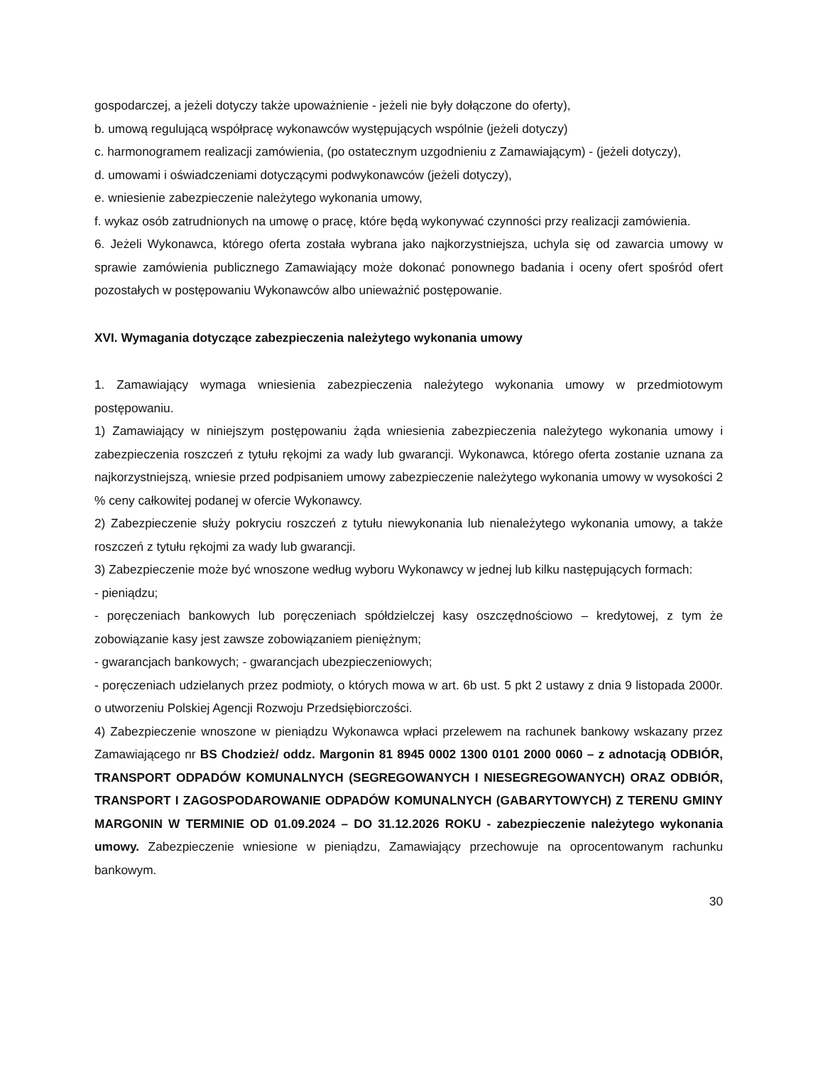gospodarczej, a jeżeli dotyczy także upoważnienie - jeżeli nie były dołączone do oferty),
b. umową regulującą współpracę wykonawców występujących wspólnie (jeżeli dotyczy)
c. harmonogramem realizacji zamówienia, (po ostatecznym uzgodnieniu z Zamawiającym) - (jeżeli dotyczy),
d. umowami i oświadczeniami dotyczącymi podwykonawców (jeżeli dotyczy),
e. wniesienie zabezpieczenie należytego wykonania umowy,
f. wykaz osób zatrudnionych na umowę o pracę, które będą wykonywać czynności przy realizacji zamówienia.
6. Jeżeli Wykonawca, którego oferta została wybrana jako najkorzystniejsza, uchyla się od zawarcia umowy w sprawie zamówienia publicznego Zamawiający może dokonać ponownego badania i oceny ofert spośród ofert pozostałych w postępowaniu Wykonawców albo unieważnić postępowanie.
XVI. Wymagania dotyczące zabezpieczenia należytego wykonania umowy
1. Zamawiający wymaga wniesienia zabezpieczenia należytego wykonania umowy w przedmiotowym postępowaniu.
1) Zamawiający w niniejszym postępowaniu żąda wniesienia zabezpieczenia należytego wykonania umowy i zabezpieczenia roszczeń z tytułu rękojmi za wady lub gwarancji. Wykonawca, którego oferta zostanie uznana za najkorzystniejszą, wniesie przed podpisaniem umowy zabezpieczenie należytego wykonania umowy w wysokości 2 % ceny całkowitej podanej w ofercie Wykonawcy.
2) Zabezpieczenie służy pokryciu roszczeń z tytułu niewykonania lub nienależytego wykonania umowy, a także roszczeń z tytułu rękojmi za wady lub gwarancji.
3) Zabezpieczenie może być wnoszone według wyboru Wykonawcy w jednej lub kilku następujących formach:
- pieniądzu;
- poręczeniach bankowych lub poręczeniach spółdzielczej kasy oszczędnościowo – kredytowej, z tym że zobowiązanie kasy jest zawsze zobowiązaniem pieniężnym;
- gwarancjach bankowych; - gwarancjach ubezpieczeniowych;
- poręczeniach udzielanych przez podmioty, o których mowa w art. 6b ust. 5 pkt 2 ustawy z dnia 9 listopada 2000r. o utworzeniu Polskiej Agencji Rozwoju Przedsiębiorczości.
4) Zabezpieczenie wnoszone w pieniądzu Wykonawca wpłaci przelewem na rachunek bankowy wskazany przez Zamawiającego nr BS Chodzież/ oddz. Margonin 81 8945 0002 1300 0101 2000 0060 – z adnotacją ODBIÓR, TRANSPORT ODPADÓW KOMUNALNYCH (SEGREGOWANYCH I NIESEGREGOWANYCH) ORAZ ODBIÓR, TRANSPORT I ZAGOSPODAROWANIE ODPADÓW KOMUNALNYCH (GABARYTOWYCH) Z TERENU GMINY MARGONIN W TERMINIE OD 01.09.2024 – DO 31.12.2026 ROKU - zabezpieczenie należytego wykonania umowy. Zabezpieczenie wniesione w pieniądzu, Zamawiający przechowuje na oprocentowanym rachunku bankowym.
30